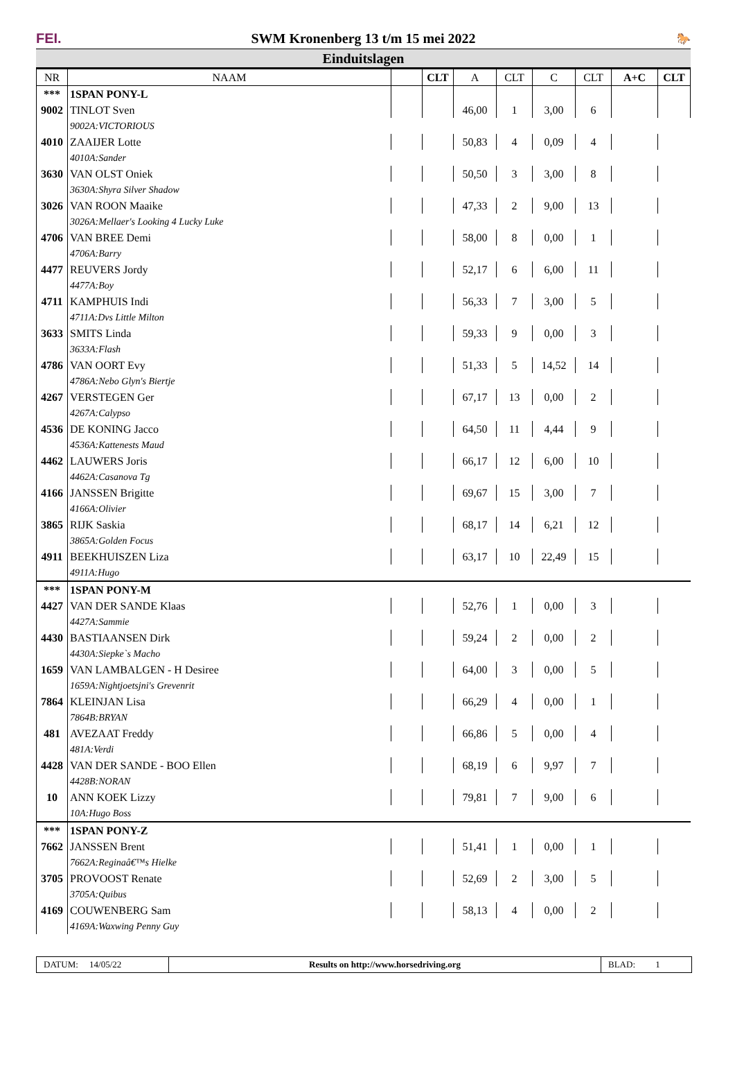FEI.
SWM Kronenberg 13 t/m 15 mei 2022
🐎
Einduitslagen
| NR | NAAM | | CLT | A | CLT | C | CLT | A+C | CLT |
| --- | --- | --- | --- | --- | --- | --- | --- | --- | --- |
| *** | 1SPAN PONY-L | | | | | | | | |
| 9002 | TINLOT Sven | | | 46,00 | 1 | 3,00 | 6 | | |
| | 9002A:VICTORIOUS | | | | | | | | |
| 4010 | ZAAIJER Lotte | | | 50,83 | 4 | 0,09 | 4 | | |
| | 4010A:Sander | | | | | | | | |
| 3630 | VAN OLST Oniek | | | 50,50 | 3 | 3,00 | 8 | | |
| | 3630A:Shyra Silver Shadow | | | | | | | | |
| 3026 | VAN ROON Maaike | | | 47,33 | 2 | 9,00 | 13 | | |
| | 3026A:Mellaer's Looking 4 Lucky Luke | | | | | | | | |
| 4706 | VAN BREE Demi | | | 58,00 | 8 | 0,00 | 1 | | |
| | 4706A:Barry | | | | | | | | |
| 4477 | REUVERS Jordy | | | 52,17 | 6 | 6,00 | 11 | | |
| | 4477A:Boy | | | | | | | | |
| 4711 | KAMPHUIS Indi | | | 56,33 | 7 | 3,00 | 5 | | |
| | 4711A:Dvs Little Milton | | | | | | | | |
| 3633 | SMITS Linda | | | 59,33 | 9 | 0,00 | 3 | | |
| | 3633A:Flash | | | | | | | | |
| 4786 | VAN OORT Evy | | | 51,33 | 5 | 14,52 | 14 | | |
| | 4786A:Nebo Glyn's Biertje | | | | | | | | |
| 4267 | VERSTEGEN Ger | | | 67,17 | 13 | 0,00 | 2 | | |
| | 4267A:Calypso | | | | | | | | |
| 4536 | DE KONING Jacco | | | 64,50 | 11 | 4,44 | 9 | | |
| | 4536A:Kattenests Maud | | | | | | | | |
| 4462 | LAUWERS Joris | | | 66,17 | 12 | 6,00 | 10 | | |
| | 4462A:Casanova Tg | | | | | | | | |
| 4166 | JANSSEN Brigitte | | | 69,67 | 15 | 3,00 | 7 | | |
| | 4166A:Olivier | | | | | | | | |
| 3865 | RIJK Saskia | | | 68,17 | 14 | 6,21 | 12 | | |
| | 3865A:Golden Focus | | | | | | | | |
| 4911 | BEEKHUISZEN Liza | | | 63,17 | 10 | 22,49 | 15 | | |
| | 4911A:Hugo | | | | | | | | |
| *** | 1SPAN PONY-M | | | | | | | | |
| 4427 | VAN DER SANDE Klaas | | | 52,76 | 1 | 0,00 | 3 | | |
| | 4427A:Sammie | | | | | | | | |
| 4430 | BASTIAANSEN Dirk | | | 59,24 | 2 | 0,00 | 2 | | |
| | 4430A:Siepke`s Macho | | | | | | | | |
| 1659 | VAN LAMBALGEN - H Desiree | | | 64,00 | 3 | 0,00 | 5 | | |
| | 1659A:Nightjoetsjni's Grevenrit | | | | | | | | |
| 7864 | KLEINJAN Lisa | | | 66,29 | 4 | 0,00 | 1 | | |
| | 7864B:BRYAN | | | | | | | | |
| 481 | AVEZAAT Freddy | | | 66,86 | 5 | 0,00 | 4 | | |
| | 481A:Verdi | | | | | | | | |
| 4428 | VAN DER SANDE - BOO Ellen | | | 68,19 | 6 | 9,97 | 7 | | |
| | 4428B:NORAN | | | | | | | | |
| 10 | ANN KOEK Lizzy | | | 79,81 | 7 | 9,00 | 6 | | |
| | 10A:Hugo Boss | | | | | | | | |
| *** | 1SPAN PONY-Z | | | | | | | | |
| 7662 | JANSSEN Brent | | | 51,41 | 1 | 0,00 | 1 | | |
| | 7662A:Reginaâ€™s Hielke | | | | | | | | |
| 3705 | PROVOOST Renate | | | 52,69 | 2 | 3,00 | 5 | | |
| | 3705A:Quibus | | | | | | | | |
| 4169 | COUWENBERG Sam | | | 58,13 | 4 | 0,00 | 2 | | |
| | 4169A:Waxwing Penny Guy | | | | | | | | |
DATUM: 14/05/22 Results on http://www.horsedriving.org BLAD: 1